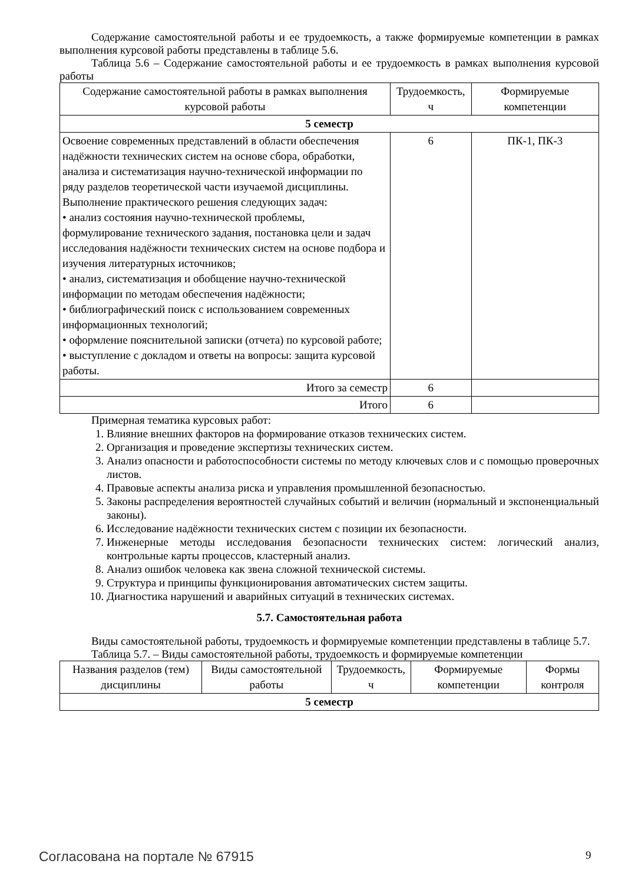Содержание самостоятельной работы и ее трудоемкость, а также формируемые компетенции в рамках выполнения курсовой работы представлены в таблице 5.6.
Таблица 5.6 – Содержание самостоятельной работы и ее трудоемкость в рамках выполнения курсовой работы
| Содержание самостоятельной работы в рамках выполнения курсовой работы | Трудоемкость, ч | Формируемые компетенции |
| --- | --- | --- |
| 5 семестр | | |
| Освоение современных представлений в области обеспечения надёжности технических систем на основе сбора, обработки, анализа и систематизация научно-технической информации по ряду разделов теоретической части изучаемой дисциплины. Выполнение практического решения следующих задач: • анализ состояния научно-технической проблемы, формулирование технического задания, постановка цели и задач исследования надёжности технических систем на основе подбора и изучения литературных источников; • анализ, систематизация и обобщение научно-технической информации по методам обеспечения надёжности; • библиографический поиск с использованием современных информационных технологий; • оформление пояснительной записки (отчета) по курсовой работе; • выступление с докладом и ответы на вопросы: защита курсовой работы. | 6 | ПК-1, ПК-3 |
| Итого за семестр | 6 | |
| Итого | 6 | |
Примерная тематика курсовых работ:
1. Влияние внешних факторов на формирование отказов технических систем.
2. Организация и проведение экспертизы технических систем.
3. Анализ опасности и работоспособности системы по методу ключевых слов и с помощью проверочных листов.
4. Правовые аспекты анализа риска и управления промышленной безопасностью.
5. Законы распределения вероятностей случайных событий и величин (нормальный и экспоненциальный законы).
6. Исследование надёжности технических систем с позиции их безопасности.
7. Инженерные методы исследования безопасности технических систем: логический анализ, контрольные карты процессов, кластерный анализ.
8. Анализ ошибок человека как звена сложной технической системы.
9. Структура и принципы функционирования автоматических систем защиты.
10. Диагностика нарушений и аварийных ситуаций в технических системах.
5.7. Самостоятельная работа
Виды самостоятельной работы, трудоемкость и формируемые компетенции представлены в таблице 5.7.
Таблица 5.7. – Виды самостоятельной работы, трудоемкость и формируемые компетенции
| Названия разделов (тем) дисциплины | Виды самостоятельной работы | Трудоемкость, ч | Формируемые компетенции | Формы контроля |
| --- | --- | --- | --- | --- |
| 5 семестр | | | | |
Согласована на портале № 67915 9